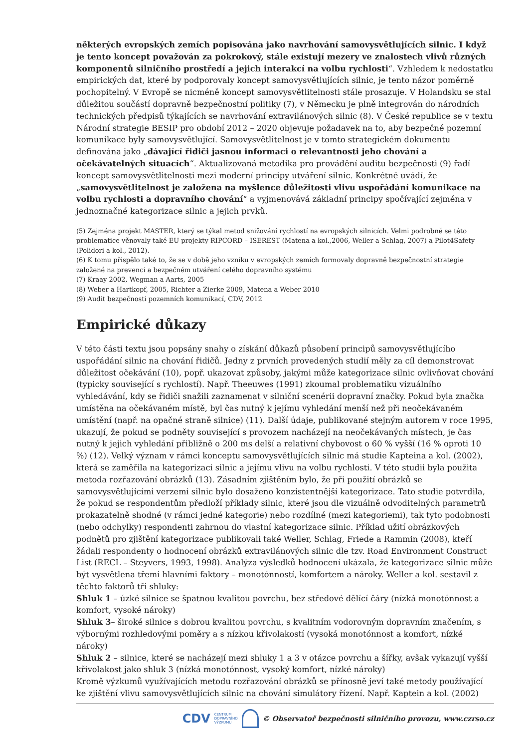některých evropských zemích popisována jako navrhování samovysvětlujících silnic. I když je tento koncept považován za pokrokový, stále existují mezery ve znalostech vlivů různých komponentů silničního prostředí a jejich interakcí na volbu rychlosti“. Vzhledem k nedostatku empirických dat, které by podporovaly koncept samovysvětlujících silnic, je tento názor poměrně pochopitelný. V Evropě se nicméně koncept samovysvětlitelnosti stále prosazuje. V Holandsku se stal důležitou součástí dopravně bezpečnostní politiky (7), v Německu je plně integrován do národních technických předpisů týkajících se navrhování extravilánových silnic (8). V České republice se v textu Národní strategie BESIP pro období 2012 – 2020 objevuje požadavek na to, aby bezpečné pozemní komunikace byly samovysvětlující. Samovysvětlitelnost je v tomto strategickém dokumentu definována jako „dávající řidiči jasnou informaci o relevantnosti jeho chování a očekávatelných situacích“. Aktualizovaná metodika pro provádění auditu bezpečnosti (9) řadí koncept samovysvětlitelnosti mezi moderní principy utváření silnic. Konkrétně uvádí, že „samovysvětlitelnost je založena na myšlence důležitosti vlivu uspořádání komunikace na volbu rychlosti a dopravního chování“ a vyjmenovává základní principy spočívající zejména v jednoznačné kategorizace silnic a jejich prvků.
(5) Zejména projekt MASTER, který se týkal metod snižování rychlostí na evropských silnicích. Velmi podrobně se této problematice věnovaly také EU projekty RIPCORD – ISEREST (Matena a kol.,2006, Weller a Schlag, 2007) a Pilot4Safety (Polidori a kol., 2012).
(6) K tomu přispělo také to, že se v době jeho vzniku v evropských zemích formovaly dopravně bezpečnostní strategie založené na prevenci a bezpečném utváření celého dopravního systému
(7) Kraay 2002, Wegman a Aarts, 2005
(8) Weber a Hartkopf, 2005, Richter a Zierke 2009, Matena a Weber 2010
(9) Audit bezpečnosti pozemních komunikací, CDV, 2012
Empirické důkazy
V této části textu jsou popsány snahy o získání důkazů působení principů samovysvětlujícího uspořádání silnic na chování řidičů. Jedny z prvních provedených studií měly za cíl demonstrovat důležitost očekávání (10), popř. ukazovat způsoby, jakými může kategorizace silnic ovlivňovat chování (typicky související s rychlostí). Např. Theeuwes (1991) zkoumal problematiku vizuálního vyhledávání, kdy se řidiči snažili zaznamenat v silniční scenérii dopravní značky. Pokud byla značka umístěna na očekávaném místě, byl čas nutný k jejímu vyhledání menší než při neočekávaném umístění (např. na opačné straně silnice) (11). Další údaje, publikované stejným autorem v roce 1995, ukazují, že pokud se podněty související s provozem nacházejí na neočekávaných místech, je čas nutný k jejich vyhledání přibližně o 200 ms delší a relativní chybovost o 60 % vyšší (16 % oproti 10 %) (12). Velký význam v rámci konceptu samovysvětlujících silnic má studie Kapteina a kol. (2002), která se zaměřila na kategorizaci silnic a jejímu vlivu na volbu rychlosti. V této studii byla použita metoda rozřazování obrázků (13). Zásadním zjištěním bylo, že při použití obrázků se samovysvětlujícími verzemi silnic bylo dosaženo konzistentnější kategorizace. Tato studie potvrdila, že pokud se respondentům předloží příklady silnic, které jsou dle vizuálně odvoditelných parametrů prokazatelně shodné (v rámci jedné kategorie) nebo rozdílné (mezi kategoriemi), tak tyto podobnosti (nebo odchylky) respondenti zahrnou do vlastní kategorizace silnic. Příklad užití obrázkových podnětů pro zjištění kategorizace publikovali také Weller, Schlag, Friede a Rammin (2008), kteří žádali respondenty o hodnocení obrázků extravilánových silnic dle tzv. Road Environment Construct List (RECL – Steyvers, 1993, 1998). Analýza výsledků hodnocení ukázala, že kategorizace silnic může být vysvětlena třemi hlavními faktory – monotónností, komfortem a nároky. Weller a kol. sestavil z těchto faktorů tři shluky:
Shluk 1 – úzké silnice se špatnou kvalitou povrchu, bez středové dělící čáry (nízká monotónnost a komfort, vysoké nároky)
Shluk 3– široké silnice s dobrou kvalitou povrchu, s kvalitním vodorovným dopravním značením, s výbornými rozhledovými poměry a s nízkou křivolakostí (vysoká monotónnost a komfort, nízké nároky)
Shluk 2 – silnice, které se nacházejí mezi shluky 1 a 3 v otázce povrchu a šířky, avšak vykazují vyšší křivolakost jako shluk 3 (nízká monotónnost, vysoký komfort, nízké nároky)
Kromě výzkumů využívajících metodu rozřazování obrázků se přínosně jeví také metody používající ke zjištění vlivu samovysvětlujících silnic na chování simulátory řízení. Např. Kaptein a kol. (2002)
CDV CENTRUM
DOPRAVNÍHO
VÝZKUMU © Observatoř bezpečnosti silničního provozu, www.czrso.cz